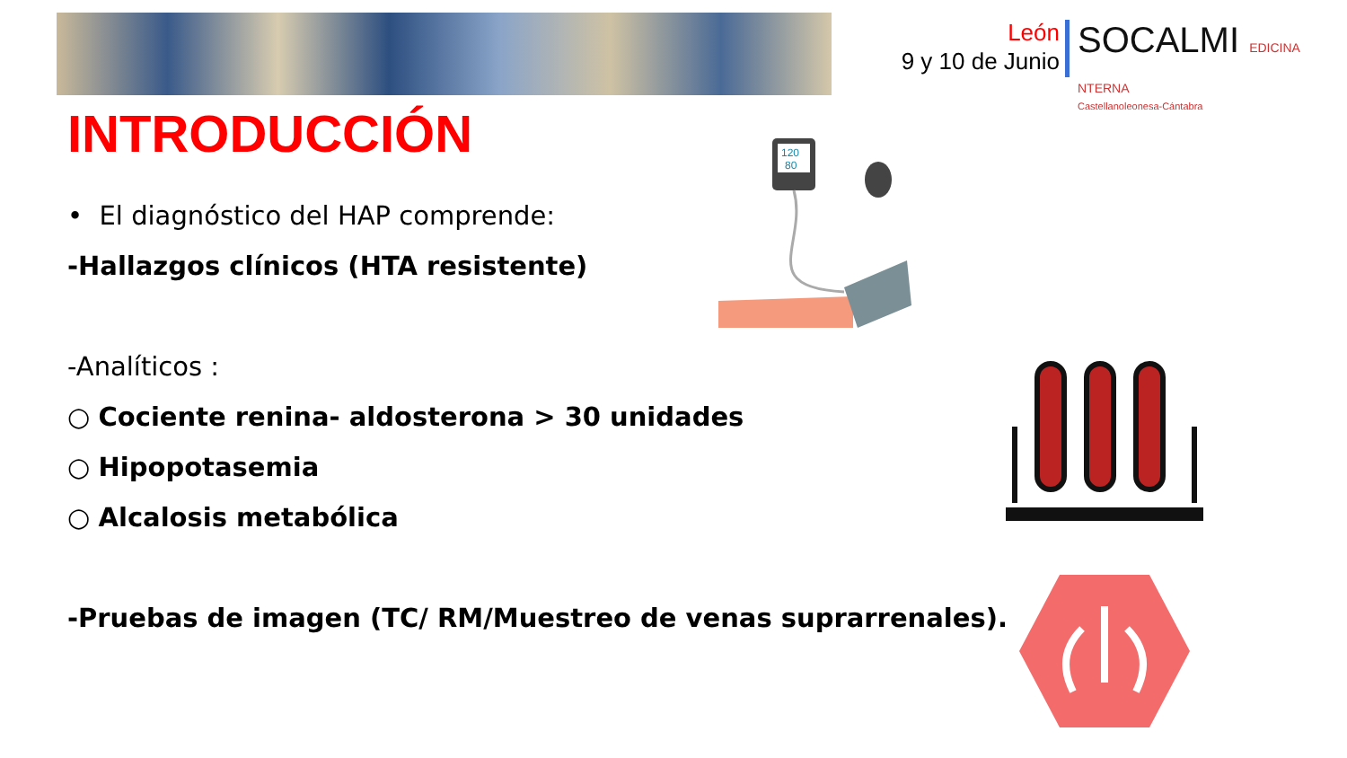León
9 y 10 de Junio
SOCALMI EDICINA NTERNA
Castellanoleonesa-Cántabra
INTRODUCCIÓN
• El diagnóstico del HAP comprende:
-Hallazgos clínicos (HTA resistente)
-Analíticos :
○ Cociente renina- aldosterona > 30 unidades
○ Hipopotasemia
○ Alcalosis metabólica
-Pruebas de imagen (TC/ RM/Muestreo de venas suprarrenales).
120
80